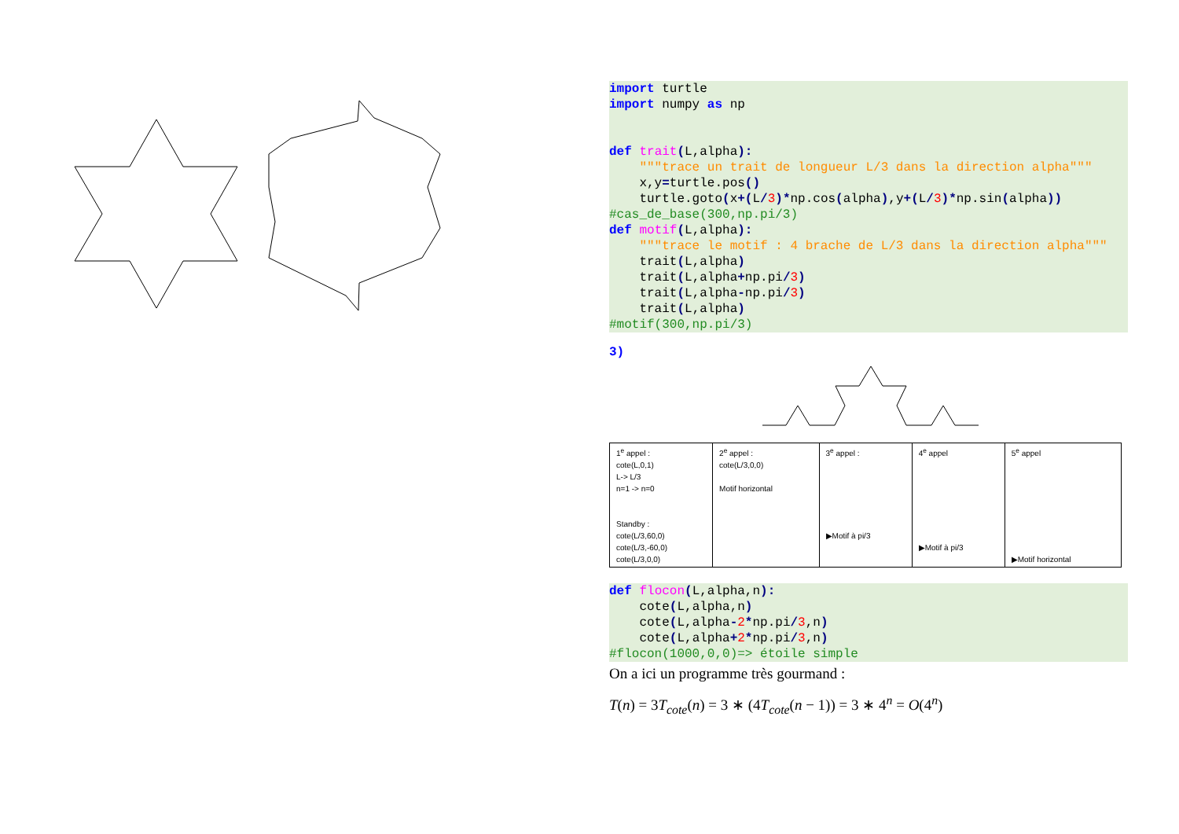import turtle
import numpy as np


def trait(L,alpha):
    """trace un trait de longueur L/3 dans la direction alpha"""
    x,y=turtle.pos()
    turtle.goto(x+(L/3)*np.cos(alpha),y+(L/3)*np.sin(alpha))
#cas_de_base(300,np.pi/3)
def motif(L,alpha):
    """trace le motif : 4 brache de L/3 dans la direction alpha"""
    trait(L,alpha)
    trait(L,alpha+np.pi/3)
    trait(L,alpha-np.pi/3)
    trait(L,alpha)
#motif(300,np.pi/3)
3)
| 1<sup>e</sup> appel : cote(L,0,1) L-> L/3 n=1 -> n=0 Standby : cote(L/3,60,0) cote(L/3,-60,0) cote(L/3,0,0) | 2<sup>e</sup> appel : cote(L/3,0,0) Motif horizontal | 3<sup>e</sup> appel : ▶Motif à pi/3 | 4<sup>e</sup> appel ▶Motif à pi/3 | 5<sup>e</sup> appel ▶Motif horizontal |
def flocon(L,alpha,n):
    cote(L,alpha,n)
    cote(L,alpha-2*np.pi/3,n)
    cote(L,alpha+2*np.pi/3,n)
#flocon(1000,0,0)=> étoile simple
On a ici un programme très gourmand :
T(n) = 3T<sub>cote</sub>(n) = 3 ∗ (4T<sub>cote</sub>(n − 1)) = 3 ∗ 4<sup>n</sup> = O(4<sup>n</sup>)